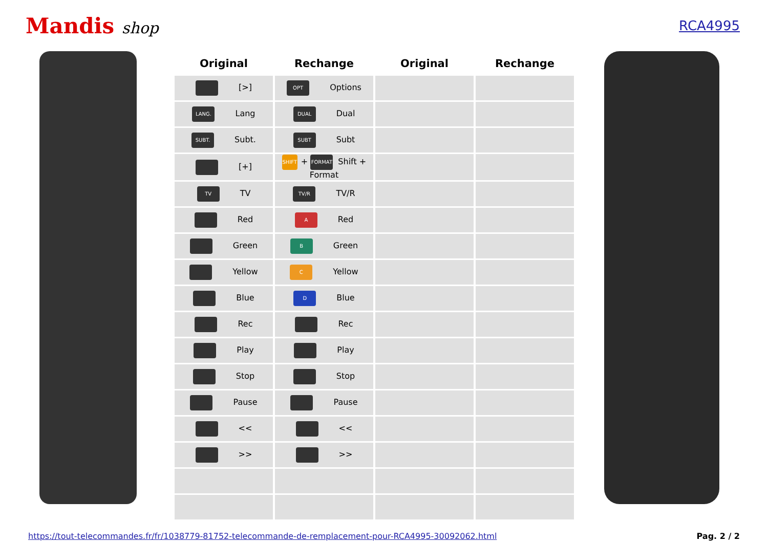Mandis shop
RCA4995
| Original | Rechange | Original | Rechange |
| --- | --- | --- | --- |
| [>] | OPT Options | | |
| LANG. Lang | DUAL Dual | | |
| SUBT. Subt. | SUBT Subt | | |
| [+] | SHIFT + FORMAT Shift + Format | | |
| TV TV | TV/R TV/R | | |
| Red | A Red | | |
| Green | B Green | | |
| Yellow | C Yellow | | |
| Blue | D Blue | | |
| Rec | Rec | | |
| Play | Play | | |
| Stop | Stop | | |
| Pause | Pause | | |
| << | << | | |
| >> | >> | | |
https://tout-telecommandes.fr/fr/1038779-81752-telecommande-de-remplacement-pour-RCA4995-30092062.html Pag. 2 / 2